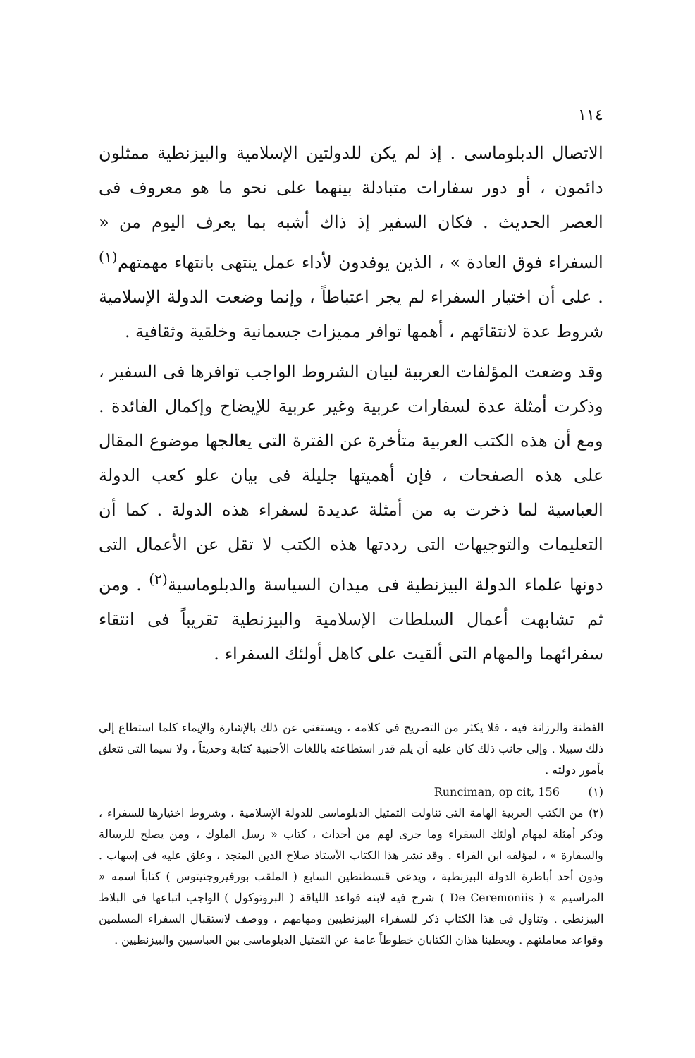١١٤
الاتصال الدبلوماسى . إذ لم يكن للدولتين الإسلامية والبيزنطية ممثلون دائمون ، أو دور سفارات متبادلة بينهما على نحو ما هو معروف فى العصر الحديث . فكان السفير إذ ذاك أشبه بما يعرف اليوم من « السفراء فوق العادة » ، الذين يوفدون لأداء عمل ينتهى بانتهاء مهمتهم<sup>(١)</sup> . على أن اختيار السفراء لم يجر اعتباطاً ، وإنما وضعت الدولة الإسلامية شروط عدة لانتقائهم ، أهمها توافر مميزات جسمانية وخلقية وثقافية .
وقد وضعت المؤلفات العربية لبيان الشروط الواجب توافرها فى السفير ، وذكرت أمثلة عدة لسفارات عربية وغير عربية للإيضاح وإكمال الفائدة . ومع أن هذه الكتب العربية متأخرة عن الفترة التى يعالجها موضوع المقال على هذه الصفحات ، فإن أهميتها جليلة فى بيان علو كعب الدولة العباسية لما ذخرت به من أمثلة عديدة لسفراء هذه الدولة . كما أن التعليمات والتوجيهات التى رددتها هذه الكتب لا تقل عن الأعمال التى دونها علماء الدولة البيزنطية فى ميدان السياسة والدبلوماسية<sup>(٢)</sup> . ومن ثم تشابهت أعمال السلطات الإسلامية والبيزنطية تقريباً فى انتقاء سفرائهما والمهام التى ألقيت على كاهل أولئك السفراء .
الفطنة والرزانة فيه ، فلا يكثر من التصريح فى كلامه ، ويستغنى عن ذلك بالإشارة والإيماء كلما استطاع إلى ذلك سبيلا . وإلى جانب ذلك كان عليه أن يلم قدر استطاعته باللغات الأجنبية كتابة وحديثاً ، ولا سيما التى تتعلق بأمور دولته .
Runciman, op cit, 156 (١)
(٢) من الكتب العربية الهامة التى تناولت التمثيل الدبلوماسى للدولة الإسلامية ، وشروط اختيارها للسفراء ، وذكر أمثلة لمهام أولئك السفراء وما جرى لهم من أحداث ، كتاب « رسل الملوك ، ومن يصلح للرسالة والسفارة » ، لمؤلفه ابن الفراء . وقد نشر هذا الكتاب الأستاذ صلاح الدين المنجد ، وعلق عليه فى إسهاب . ودون أحد أباطرة الدولة البيزنطية ، ويدعى قنسطنطين السابع ( الملقب بورفيروجنيتوس ) كتاباً اسمه « المراسيم » ( De Ceremoniis ) شرح فيه لابنه قواعد اللياقة ( البروتوكول ) الواجب اتباعها فى البلاط البيزنطى . وتناول فى هذا الكتاب ذكر للسفراء البيزنطيين ومهامهم ، ووصف لاستقبال السفراء المسلمين وقواعد معاملتهم . ويعطينا هذان الكتابان خطوطاً عامة عن التمثيل الدبلوماسى بين العباسيين والبيزنطيين .